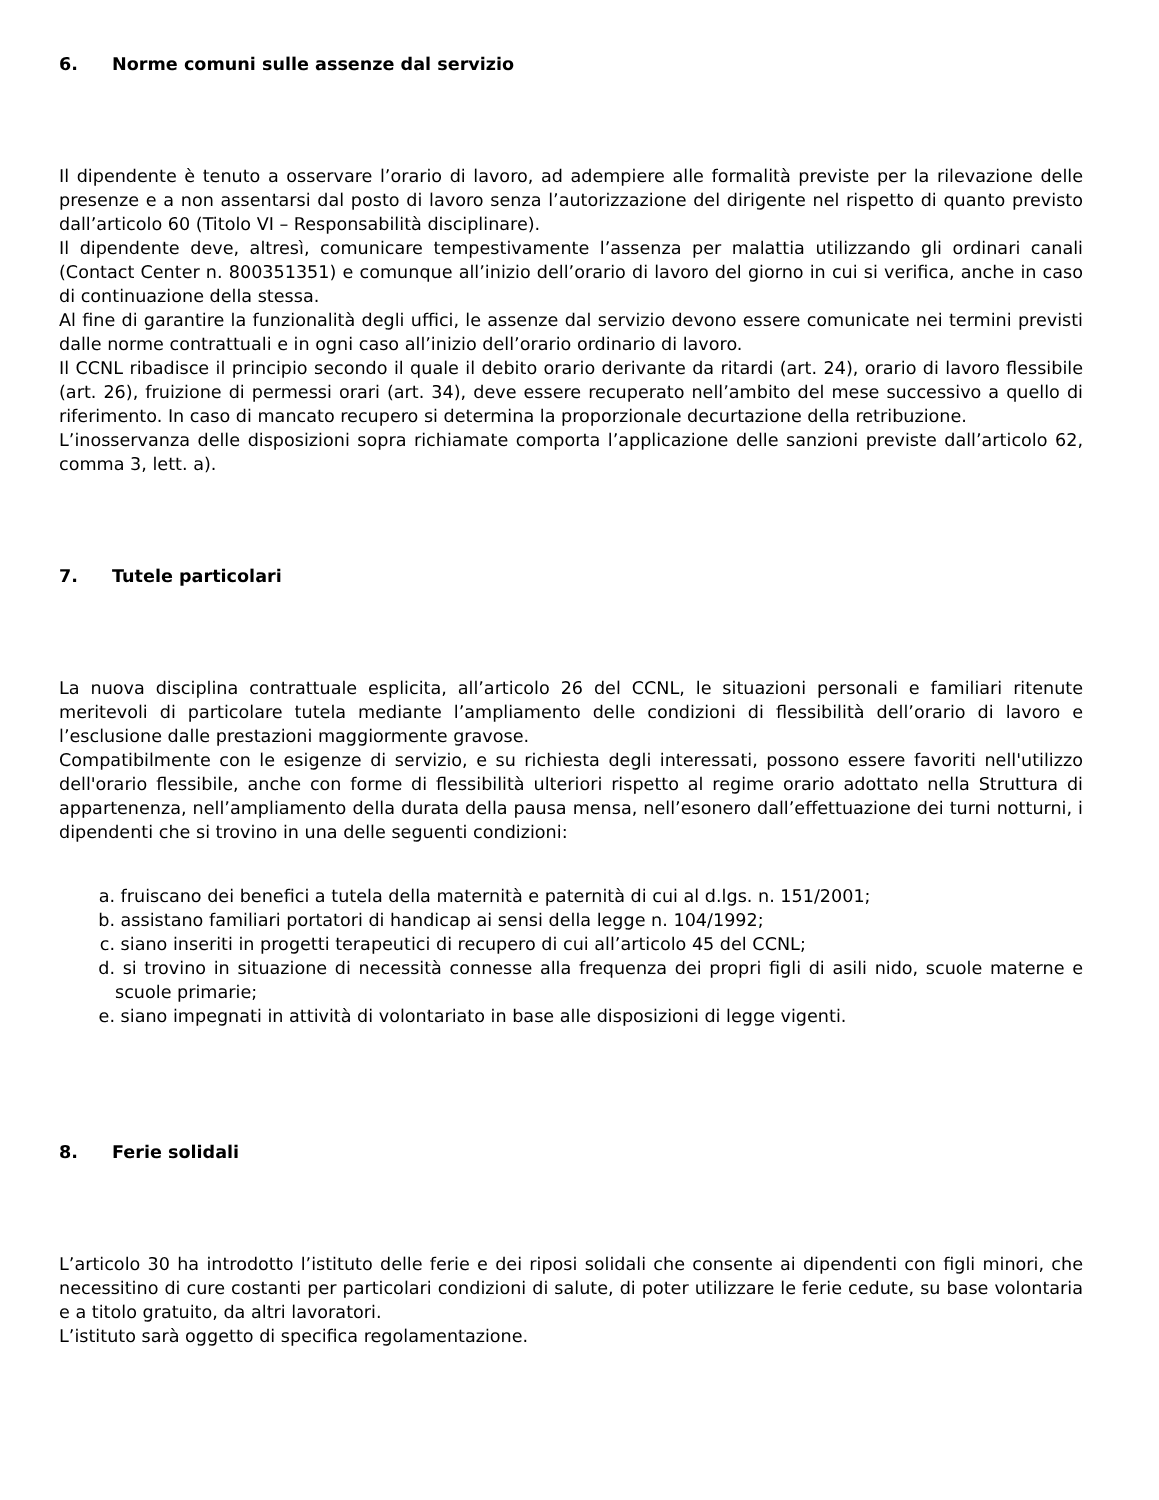6. Norme comuni sulle assenze dal servizio
Il dipendente è tenuto a osservare l’orario di lavoro, ad adempiere alle formalità previste per la rilevazione delle presenze e a non assentarsi dal posto di lavoro senza l’autorizzazione del dirigente nel rispetto di quanto previsto dall’articolo 60 (Titolo VI – Responsabilità disciplinare).
Il dipendente deve, altresì, comunicare tempestivamente l’assenza per malattia utilizzando gli ordinari canali (Contact Center n. 800351351) e comunque all’inizio dell’orario di lavoro del giorno in cui si verifica, anche in caso di continuazione della stessa.
Al fine di garantire la funzionalità degli uffici, le assenze dal servizio devono essere comunicate nei termini previsti dalle norme contrattuali e in ogni caso all’inizio dell’orario ordinario di lavoro.
Il CCNL ribadisce il principio secondo il quale il debito orario derivante da ritardi (art. 24), orario di lavoro flessibile (art. 26), fruizione di permessi orari (art. 34), deve essere recuperato nell’ambito del mese successivo a quello di riferimento. In caso di mancato recupero si determina la proporzionale decurtazione della retribuzione.
L’inosservanza delle disposizioni sopra richiamate comporta l’applicazione delle sanzioni previste dall’articolo 62, comma 3, lett. a).
7. Tutele particolari
La nuova disciplina contrattuale esplicita, all’articolo 26 del CCNL, le situazioni personali e familiari ritenute meritevoli di particolare tutela mediante l’ampliamento delle condizioni di flessibilità dell’orario di lavoro e l’esclusione dalle prestazioni maggiormente gravose.
Compatibilmente con le esigenze di servizio, e su richiesta degli interessati, possono essere favoriti nell'utilizzo dell'orario flessibile, anche con forme di flessibilità ulteriori rispetto al regime orario adottato nella Struttura di appartenenza, nell’ampliamento della durata della pausa mensa, nell’esonero dall’effettuazione dei turni notturni, i dipendenti che si trovino in una delle seguenti condizioni:
a. fruiscano dei benefici a tutela della maternità e paternità di cui al d.lgs. n. 151/2001;
b. assistano familiari portatori di handicap ai sensi della legge n. 104/1992;
c. siano inseriti in progetti terapeutici di recupero di cui all’articolo 45 del CCNL;
d. si trovino in situazione di necessità connesse alla frequenza dei propri figli di asili nido, scuole materne e scuole primarie;
e. siano impegnati in attività di volontariato in base alle disposizioni di legge vigenti.
8. Ferie solidali
L’articolo 30 ha introdotto l’istituto delle ferie e dei riposi solidali che consente ai dipendenti con figli minori, che necessitino di cure costanti per particolari condizioni di salute, di poter utilizzare le ferie cedute, su base volontaria e a titolo gratuito, da altri lavoratori.
L’istituto sarà oggetto di specifica regolamentazione.